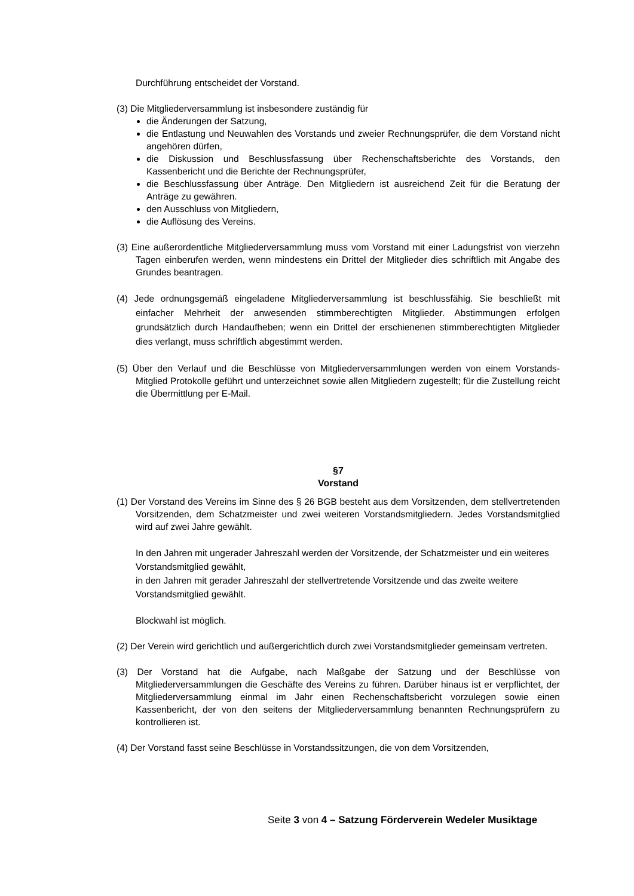Durchführung entscheidet der Vorstand.
(3) Die Mitgliederversammlung ist insbesondere zuständig für
die Änderungen der Satzung,
die Entlastung und Neuwahlen des Vorstands und zweier Rechnungsprüfer, die dem Vorstand nicht angehören dürfen,
die Diskussion und Beschlussfassung über Rechenschaftsberichte des Vorstands, den Kassenbericht und die Berichte der Rechnungsprüfer,
die Beschlussfassung über Anträge. Den Mitgliedern ist ausreichend Zeit für die Beratung der Anträge zu gewähren.
den Ausschluss von Mitgliedern,
die Auflösung des Vereins.
(3) Eine außerordentliche Mitgliederversammlung muss vom Vorstand mit einer Ladungsfrist von vierzehn Tagen einberufen werden, wenn mindestens ein Drittel der Mitglieder dies schriftlich mit Angabe des Grundes beantragen.
(4) Jede ordnungsgemäß eingeladene Mitgliederversammlung ist beschlussfähig. Sie beschließt mit einfacher Mehrheit der anwesenden stimmberechtigten Mitglieder. Abstimmungen erfolgen grundsätzlich durch Handaufheben; wenn ein Drittel der erschienenen stimmberechtigten Mitglieder dies verlangt, muss schriftlich abgestimmt werden.
(5) Über den Verlauf und die Beschlüsse von Mitgliederversammlungen werden von einem Vorstands-Mitglied Protokolle geführt und unterzeichnet sowie allen Mitgliedern zugestellt; für die Zustellung reicht die Übermittlung per E-Mail.
§7
Vorstand
(1) Der Vorstand des Vereins im Sinne des § 26 BGB besteht aus dem Vorsitzenden, dem stellvertretenden Vorsitzenden, dem Schatzmeister und zwei weiteren Vorstandsmitgliedern. Jedes Vorstandsmitglied wird auf zwei Jahre gewählt.
In den Jahren mit ungerader Jahreszahl werden der Vorsitzende, der Schatzmeister und ein weiteres Vorstandsmitglied gewählt,
in den Jahren mit gerader Jahreszahl der stellvertretende Vorsitzende und das zweite weitere Vorstandsmitglied gewählt.
Blockwahl ist möglich.
(2) Der Verein wird gerichtlich und außergerichtlich durch zwei Vorstandsmitglieder gemeinsam vertreten.
(3) Der Vorstand hat die Aufgabe, nach Maßgabe der Satzung und der Beschlüsse von Mitgliederversammlungen die Geschäfte des Vereins zu führen. Darüber hinaus ist er verpflichtet, der Mitgliederversammlung einmal im Jahr einen Rechenschaftsbericht vorzulegen sowie einen Kassenbericht, der von den seitens der Mitgliederversammlung benannten Rechnungsprüfern zu kontrollieren ist.
(4) Der Vorstand fasst seine Beschlüsse in Vorstandssitzungen, die von dem Vorsitzenden,
Seite 3 von 4 – Satzung Förderverein Wedeler Musiktage